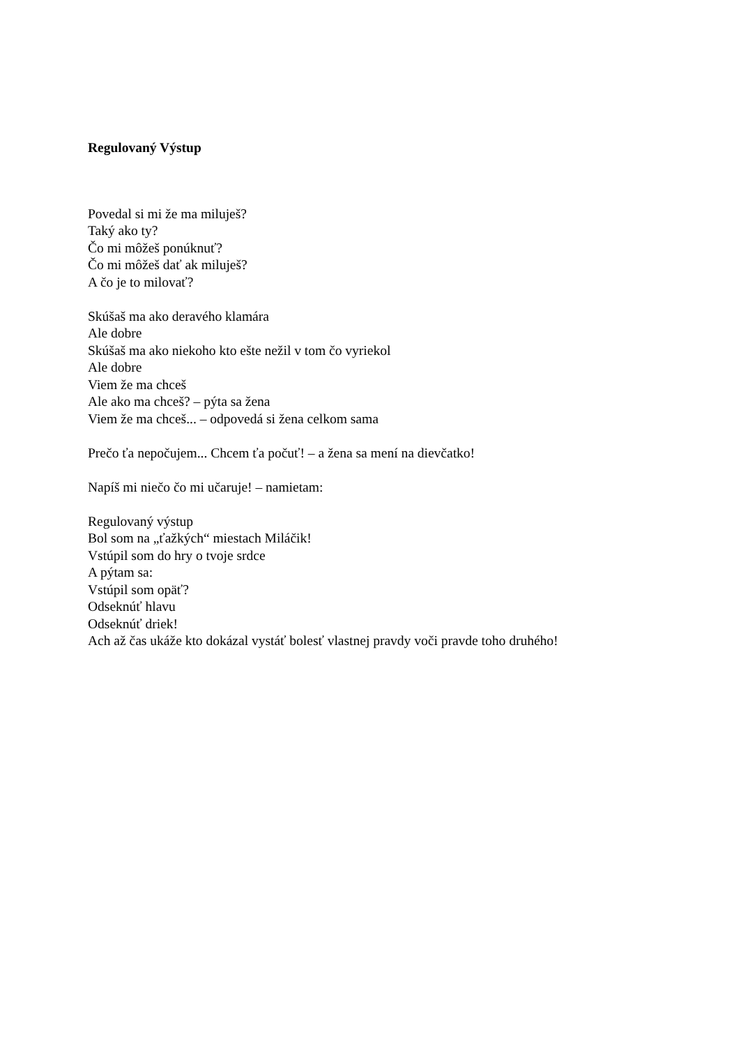Regulovaný Výstup
Povedal si mi že ma miluješ?
Taký ako ty?
Čo mi môžeš ponúknuť?
Čo mi môžeš dať ak miluješ?
A čo je to milovať?
Skúšaš ma ako deravého klamára
Ale dobre
Skúšaš ma ako niekoho kto ešte nežil v tom čo vyriekol
Ale dobre
Viem že ma chceš
Ale ako ma chceš? – pýta sa žena
Viem že ma chceš... – odpovedá si žena celkom sama
Prečo ťa nepočujem... Chcem ťa počuť! – a žena sa mení na dievčatko!
Napíš mi niečo čo mi učaruje! – namietam:
Regulovaný výstup
Bol som na „ťažkých“ miestach Miláčik!
Vstúpil som do hry o tvoje srdce
A pýtam sa:
Vstúpil som opäť?
Odseknúť hlavu
Odseknúť driek!
Ach až čas ukáže kto dokázal vystáť bolesť vlastnej pravdy voči pravde toho druhého!